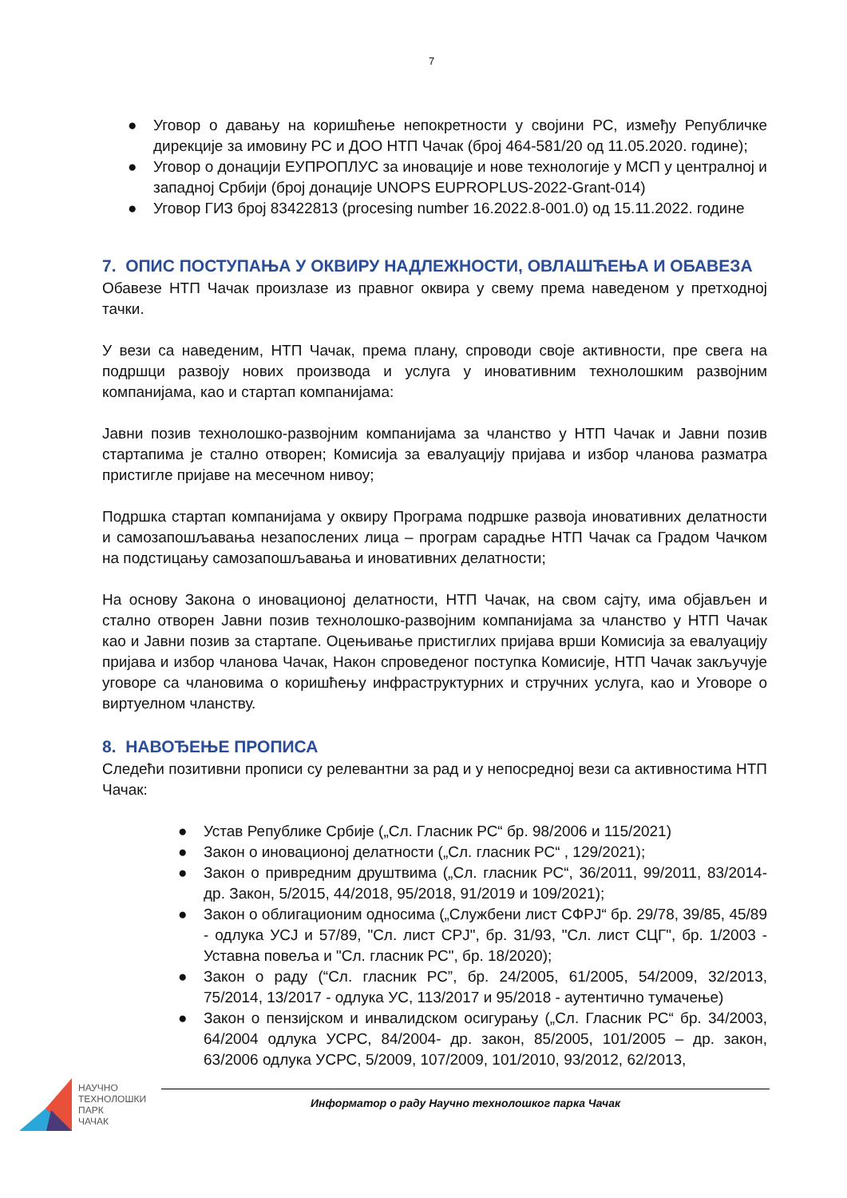7
● Уговор о давању на коришћење непокретности у својини РС, између Републичке дирекције за имовину РС и ДОО НТП Чачак (број 464-581/20 од 11.05.2020. године);
● Уговор о донацији ЕУПРОПЛУС за иновације и нове технологије у МСП у централној и западној Србији (број донације UNOPS EUPROPLUS-2022-Grant-014)
● Уговор ГИЗ број 83422813 (procesing number 16.2022.8-001.0) од 15.11.2022. године
7. ОПИС ПОСТУПАЊА У ОКВИРУ НАДЛЕЖНОСТИ, ОВЛАШЋЕЊА И ОБАВЕЗА
Обавезе НТП Чачак произлазе из правног оквира у свему према наведеном у претходној тачки.
У вези са наведеним, НТП Чачак, према плану, спроводи своје активности, пре свега на подршци развоју нових производа и услуга у иновативним технолошким развојним компанијама, као и стартап компанијама:
Јавни позив технолошко-развојним компанијама за чланство у НТП Чачак и Јавни позив стартапима је стално отворен; Комисија за евалуацију пријава и избор чланова разматра пристигле пријаве на месечном нивоу;
Подршка стартап компанијама у оквиру Програма подршке развоја иновативних делатности и самозапошљавања незапослених лица – програм сарадње НТП Чачак са Градом Чачком на подстицању самозапошљавања и иновативних делатности;
На основу Закона о иновационој делатности, НТП Чачак, на свом сајту, има објављен и стално отворен Јавни позив технолошко-развојним компанијама за чланство у НТП Чачак као и Јавни позив за стартапе. Оцењивање пристиглих пријава врши Комисија за евалуацију пријава и избор чланова Чачак, Након спроведеног поступка Комисије, НТП Чачак закључује уговоре са члановима о коришћењу инфраструктурних и стручних услуга, као и Уговоре о виртуелном чланству.
8. НАВОЂЕЊЕ ПРОПИСА
Следећи позитивни прописи су релевантни за рад и у непосредној вези са активностима НТП Чачак:
● Устав Републике Србије („Сл. Гласник РС“ бр. 98/2006 и 115/2021)
● Закон о иновационој делатности („Сл. гласник РС“ , 129/2021);
● Закон о привредним друштвима („Сл. гласник РС“, 36/2011, 99/2011, 83/2014- др. Закон, 5/2015, 44/2018, 95/2018, 91/2019 и 109/2021);
● Закон о облигационим односима („Службени лист СФРЈ“ бр. 29/78, 39/85, 45/89 - одлука УСЈ и 57/89, "Сл. лист СРЈ", бр. 31/93, "Сл. лист СЦГ", бр. 1/2003 - Уставна повеља и "Сл. гласник РС", бр. 18/2020);
● Закон о раду (“Сл. гласник РС”, бр. 24/2005, 61/2005, 54/2009, 32/2013, 75/2014, 13/2017 - одлука УС, 113/2017 и 95/2018 - аутентично тумачење)
● Закон о пензијском и инвалидском осигурању („Сл. Гласник РС“ бр. 34/2003, 64/2004 одлука УСРС, 84/2004- др. закон, 85/2005, 101/2005 – др. закон, 63/2006 одлука УСРС, 5/2009, 107/2009, 101/2010, 93/2012, 62/2013,
НАУЧНО
ТЕХНОЛОШКИ
ПАРК
ЧАЧАК
Информатор о раду Научно технолошког парка Чачак